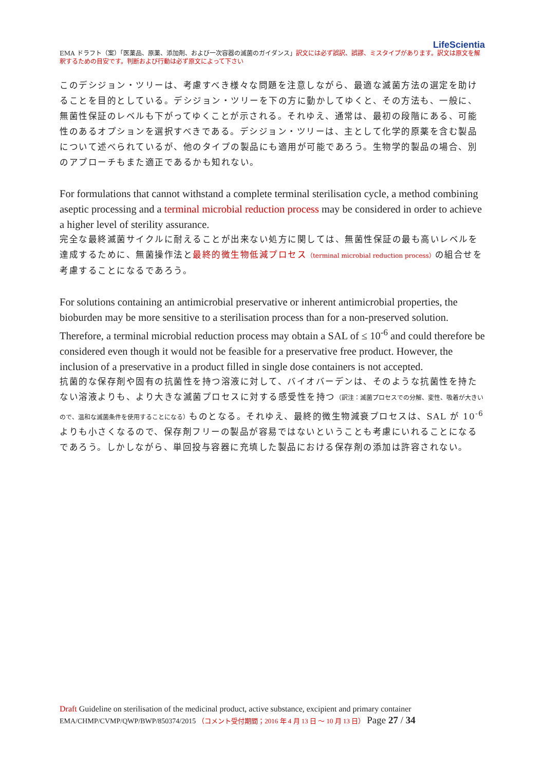LifeScientia
EMA ドラフト（案）「医薬品、原薬、添加剤、および一次容器の滅菌のガイダンス」訳文には必ず誤訳、誤謬、ミスタイプがあります。訳文は原文を解釈するための目安です。判断および行動は必ず原文によって下さい
このデシジョン・ツリーは、考慮すべき様々な問題を注意しながら、最適な滅菌方法の選定を助けることを目的としている。デシジョン・ツリーを下の方に動かしてゆくと、その方法も、一般に、無菌性保証のレベルも下がってゆくことが示される。それゆえ、通常は、最初の段階にある、可能性のあるオプションを選択すべきである。デシジョン・ツリーは、主として化学的原薬を含む製品について述べられているが、他のタイプの製品にも適用が可能であろう。生物学的製品の場合、別のアプローチもまた適正であるかも知れない。
For formulations that cannot withstand a complete terminal sterilisation cycle, a method combining aseptic processing and a terminal microbial reduction process may be considered in order to achieve a higher level of sterility assurance.
完全な最終滅菌サイクルに耐えることが出来ない処方に関しては、無菌性保証の最も高いレベルを達成するために、無菌操作法と最終的微生物低減プロセス（terminal microbial reduction process）の組合せを考慮することになるであろう。
For solutions containing an antimicrobial preservative or inherent antimicrobial properties, the bioburden may be more sensitive to a sterilisation process than for a non-preserved solution. Therefore, a terminal microbial reduction process may obtain a SAL of ≤ 10<sup>-6</sup> and could therefore be considered even though it would not be feasible for a preservative free product. However, the inclusion of a preservative in a product filled in single dose containers is not accepted.
抗菌的な保存剤や固有の抗菌性を持つ溶液に対して、バイオバーデンは、そのような抗菌性を持たない溶液よりも、より大きな滅菌プロセスに対する感受性を持つ（訳注：滅菌プロセスでの分解、変性、吸着が大きいので、温和な滅菌条件を使用することになる）ものとなる。それゆえ、最終的微生物減衰プロセスは、SAL が 10<sup>-6</sup> よりも小さくなるので、保存剤フリーの製品が容易ではないということも考慮にいれることになるであろう。しかしながら、単回投与容器に充填した製品における保存剤の添加は許容されない。
Draft Guideline on sterilisation of the medicinal product, active substance, excipient and primary container
EMA/CHMP/CVMP/QWP/BWP/850374/2015 （コメント受付期間；2016 年 4 月 13 日 ～ 10 月 13 日） Page 27 / 34